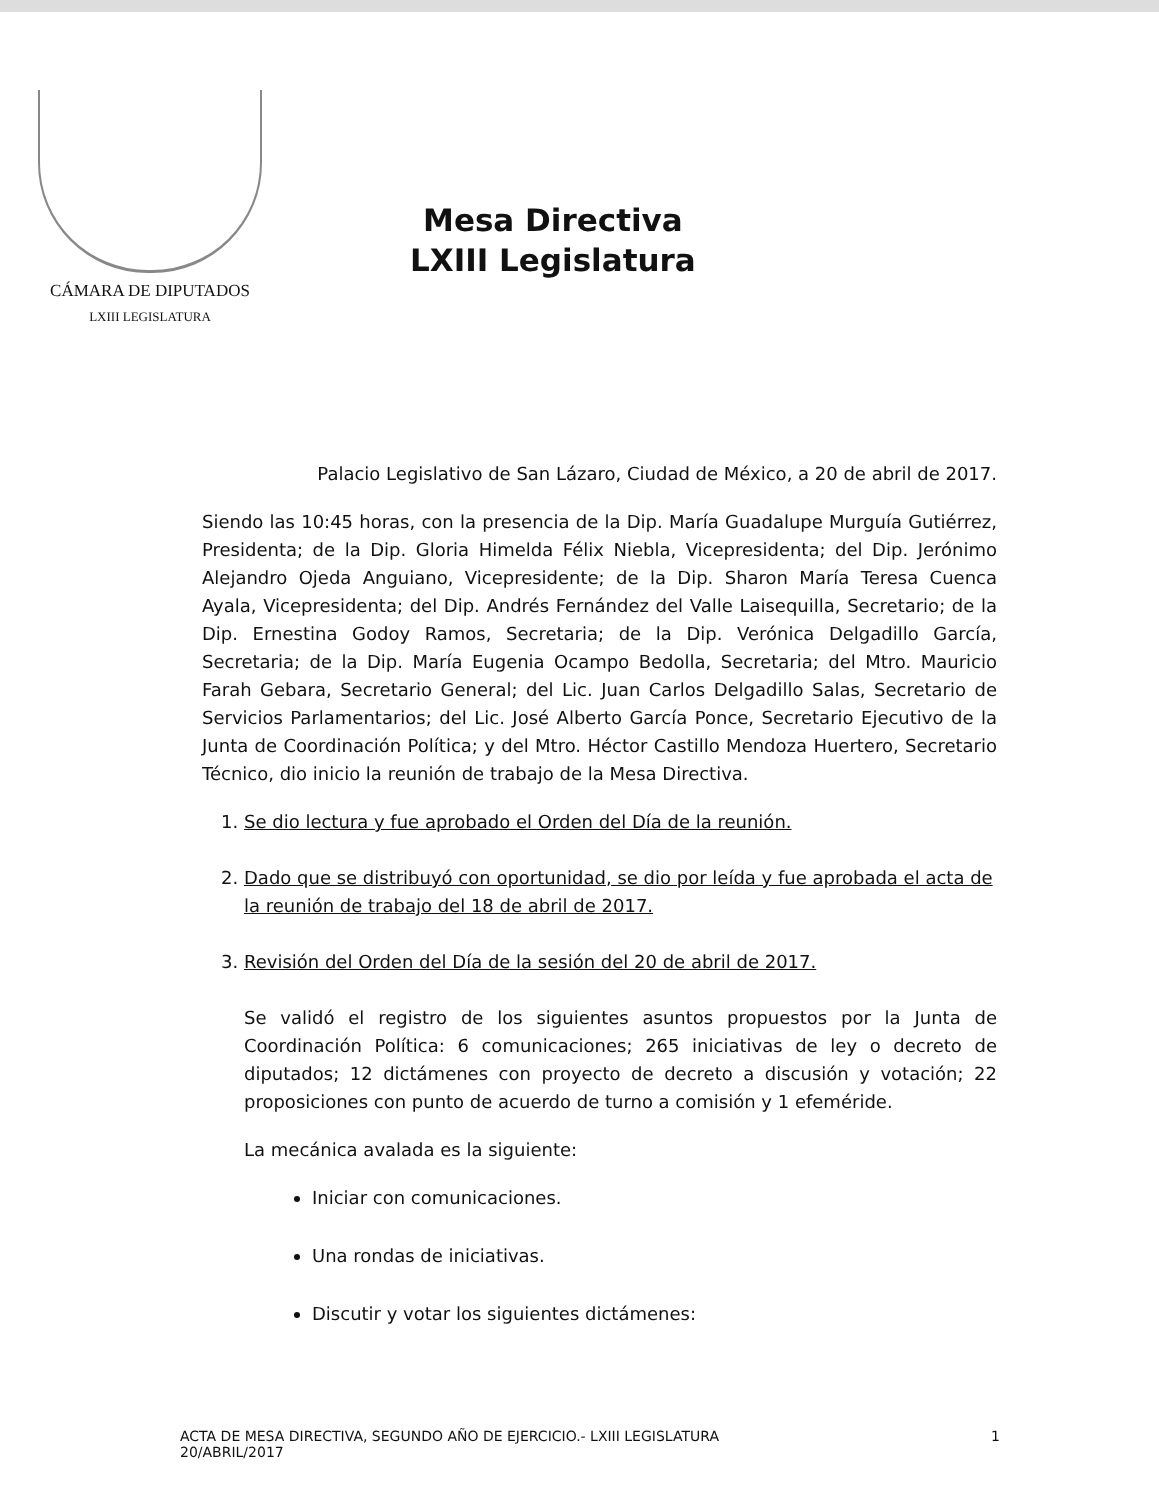CÁMARA DE DIPUTADOS
LXIII LEGISLATURA
Mesa Directiva
LXIII Legislatura
Palacio Legislativo de San Lázaro, Ciudad de México, a 20 de abril de 2017.
Siendo las 10:45 horas, con la presencia de la Dip. María Guadalupe Murguía Gutiérrez, Presidenta; de la Dip. Gloria Himelda Félix Niebla, Vicepresidenta; del Dip. Jerónimo Alejandro Ojeda Anguiano, Vicepresidente; de la Dip. Sharon María Teresa Cuenca Ayala, Vicepresidenta; del Dip. Andrés Fernández del Valle Laisequilla, Secretario; de la Dip. Ernestina Godoy Ramos, Secretaria; de la Dip. Verónica Delgadillo García, Secretaria; de la Dip. María Eugenia Ocampo Bedolla, Secretaria; del Mtro. Mauricio Farah Gebara, Secretario General; del Lic. Juan Carlos Delgadillo Salas, Secretario de Servicios Parlamentarios; del Lic. José Alberto García Ponce, Secretario Ejecutivo de la Junta de Coordinación Política; y del Mtro. Héctor Castillo Mendoza Huertero, Secretario Técnico, dio inicio la reunión de trabajo de la Mesa Directiva.
1. Se dio lectura y fue aprobado el Orden del Día de la reunión.
2. Dado que se distribuyó con oportunidad, se dio por leída y fue aprobada el acta de la reunión de trabajo del 18 de abril de 2017.
3. Revisión del Orden del Día de la sesión del 20 de abril de 2017.
Se validó el registro de los siguientes asuntos propuestos por la Junta de Coordinación Política: 6 comunicaciones; 265 iniciativas de ley o decreto de diputados; 12 dictámenes con proyecto de decreto a discusión y votación; 22 proposiciones con punto de acuerdo de turno a comisión y 1 efeméride.
La mecánica avalada es la siguiente:
Iniciar con comunicaciones.
Una rondas de iniciativas.
Discutir y votar los siguientes dictámenes:
ACTA DE MESA DIRECTIVA, SEGUNDO AÑO DE EJERCICIO.- LXIII LEGISLATURA
20/ABRIL/2017
1